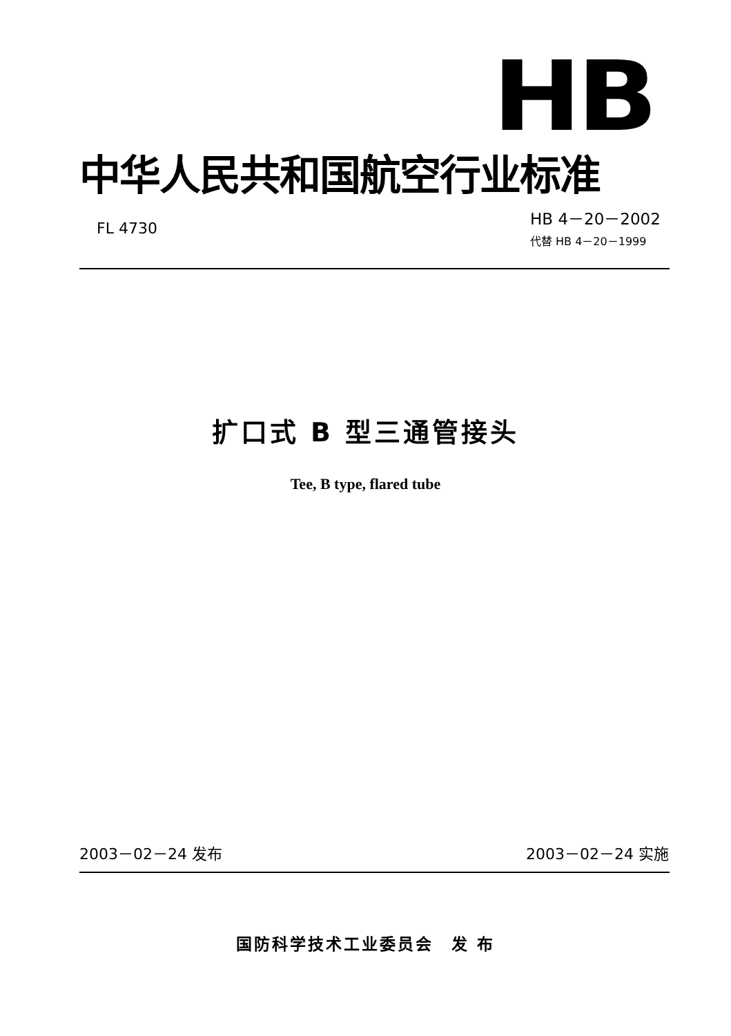HB
中华人民共和国航空行业标准
FL 4730
HB 4－20－2002
代替 HB 4－20－1999
扩口式 B 型三通管接头
Tee, B type, flared tube
2003－02－24 发布 2003－02－24 实施
国防科学技术工业委员会　发 布